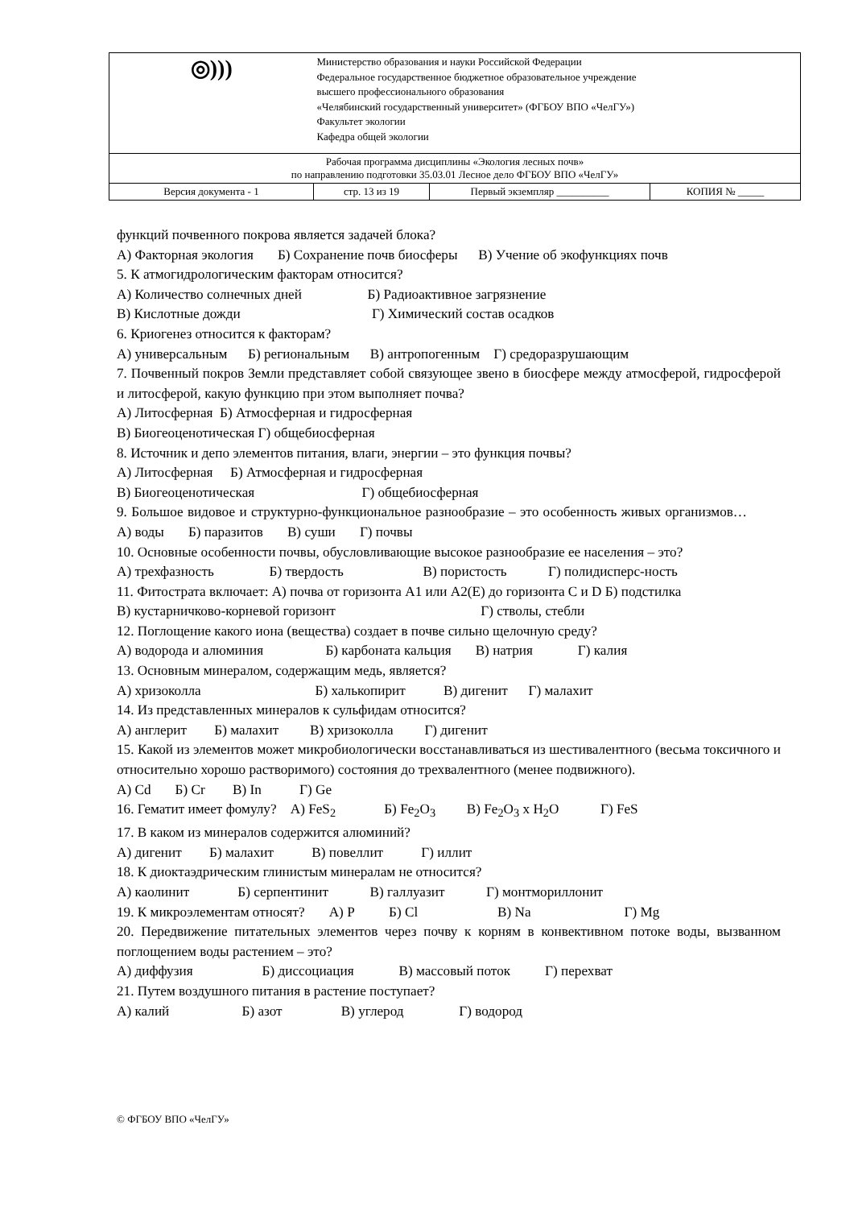| ◎))) | Министерство образования и науки Российской Федерации Федеральное государственное бюджетное образовательное учреждение высшего профессионального образования «Челябинский государственный университет» (ФГБОУ ВПО «ЧелГУ») Факультет экологии Кафедра общей экологии | | |
| Рабочая программа дисциплины «Экология лесных почв» по направлению подготовки 35.03.01 Лесное дело ФГБОУ ВПО «ЧелГУ» | | | |
| Версия документа - 1 | стр. 13 из 19 | Первый экземпляр __________ | КОПИЯ № _____ |
функций почвенного покрова является задачей блока?
А) Факторная экология Б) Сохранение почв биосферы В) Учение об экофункциях почв
5. К атмогидрологическим факторам относится?
А) Количество солнечных дней Б) Радиоактивное загрязнение
В) Кислотные дожди Г) Химический состав осадков
6. Криогенез относится к факторам?
А) универсальным Б) региональным В) антропогенным Г) средоразрушающим
7. Почвенный покров Земли представляет собой связующее звено в биосфере между атмосферой, гидросферой и литосферой, какую функцию при этом выполняет почва?
А) Литосферная Б) Атмосферная и гидросферная
В) Биогеоценотическая Г) общебиосферная
8. Источник и депо элементов питания, влаги, энергии – это функция почвы?
А) Литосферная Б) Атмосферная и гидросферная
В) Биогеоценотическая Г) общебиосферная
9. Большое видовое и структурно-функциональное разнообразие – это особенность живых организмов… А) воды Б) паразитов В) суши Г) почвы
10. Основные особенности почвы, обусловливающие высокое разнообразие ее населения – это?
А) трехфазность Б) твердость В) пористость Г) полидисперс-ность
11. Фитострата включает: А) почва от горизонта А1 или А2(Е) до горизонта С и D Б) подстилка
В) кустарничково-корневой горизонт Г) стволы, стебли
12. Поглощение какого иона (вещества) создает в почве сильно щелочную среду?
А) водорода и алюминия Б) карбоната кальция В) натрия Г) калия
13. Основным минералом, содержащим медь, является?
А) хризоколла Б) халькопирит В) дигенит Г) малахит
14. Из представленных минералов к сульфидам относится?
А) англерит Б) малахит В) хризоколла Г) дигенит
15. Какой из элементов может микробиологически восстанавливаться из шестивалентного (весьма токсичного и относительно хорошо растворимого) состояния до трехвалентного (менее подвижного).
А) Cd Б) Cr В) In Г) Ge
16. Гематит имеет фомулу? А) FeS<sub>2</sub> Б) Fe<sub>2</sub>O<sub>3</sub> В) Fe<sub>2</sub>O<sub>3</sub> x H<sub>2</sub>O Г) FeS
17. В каком из минералов содержится алюминий?
А) дигенит Б) малахит В) повеллит Г) иллит
18. К диоктаэдрическим глинистым минералам не относится?
А) каолинит Б) серпентинит В) галлуазит Г) монтмориллонит
19. К микроэлементам относят? А) P Б) Cl В) Na Г) Mg
20. Передвижение питательных элементов через почву к корням в конвективном потоке воды, вызванном поглощением воды растением – это?
А) диффузия Б) диссоциация В) массовый поток Г) перехват
21. Путем воздушного питания в растение поступает?
А) калий Б) азот В) углерод Г) водород
© ФГБОУ ВПО «ЧелГУ»